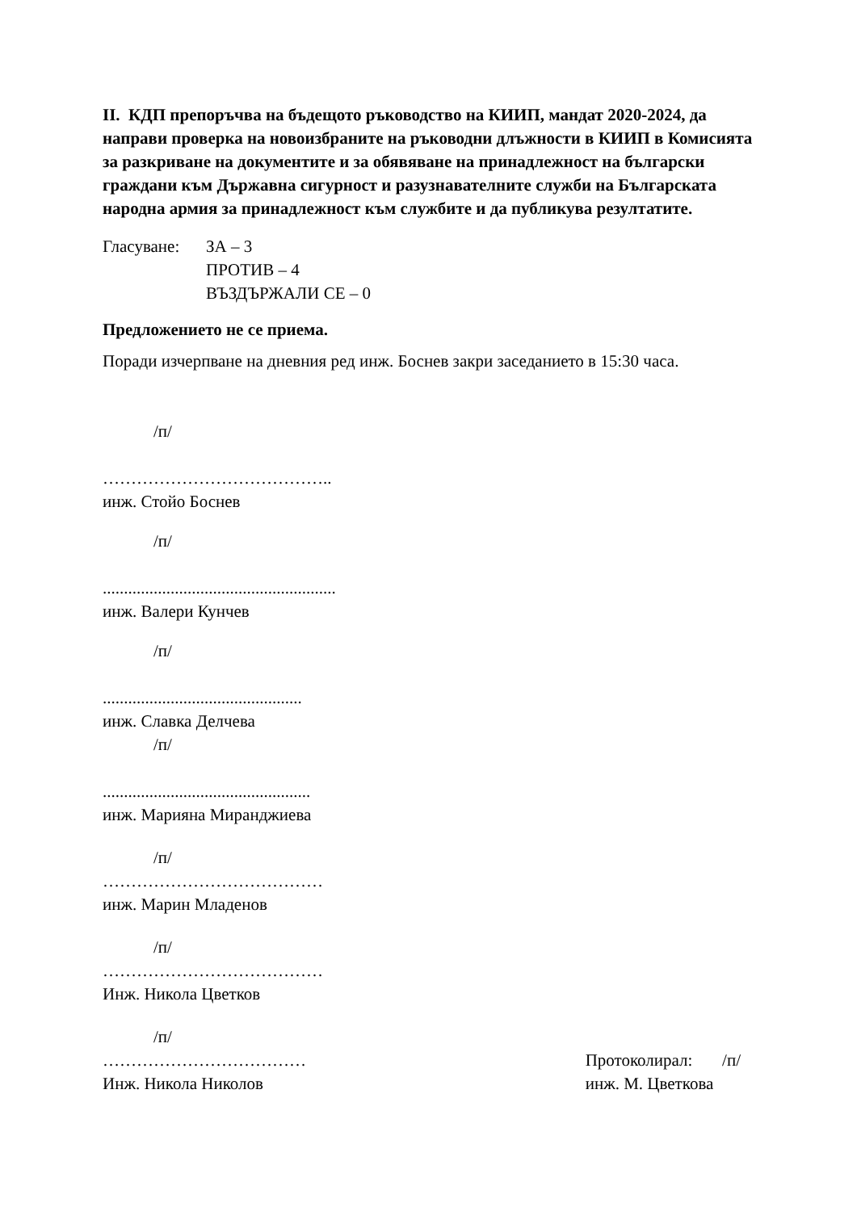II. КДП препоръчва на бъдещото ръководство на КИИП, мандат 2020-2024, да направи проверка на новоизбраните на ръководни длъжности в КИИП в Комисията за разкриване на документите и за обявяване на принадлежност на български граждани към Държавна сигурност и разузнавателните служби на Българската народна армия за принадлежност към службите и да публикува резултатите.
Гласуване: ЗА – 3
ПРОТИВ – 4
ВЪЗДЪРЖАЛИ СЕ – 0
Предложението не се приема.
Поради изчерпване на дневния ред инж. Боснев закри заседанието в 15:30 часа.
/п/
…………………………………..
инж. Стойо Боснев
/п/
.......................................................
инж. Валери Кунчев
/п/
...............................................
инж. Славка Делчева
/п/
.................................................
инж. Марияна Миранджиева
/п/
…………………………………
инж. Марин Младенов
/п/
…………………………………
Инж. Никола Цветков
/п/
………………………………
Инж. Никола Николов
Протоколирал: /п/
инж. М. Цветкова